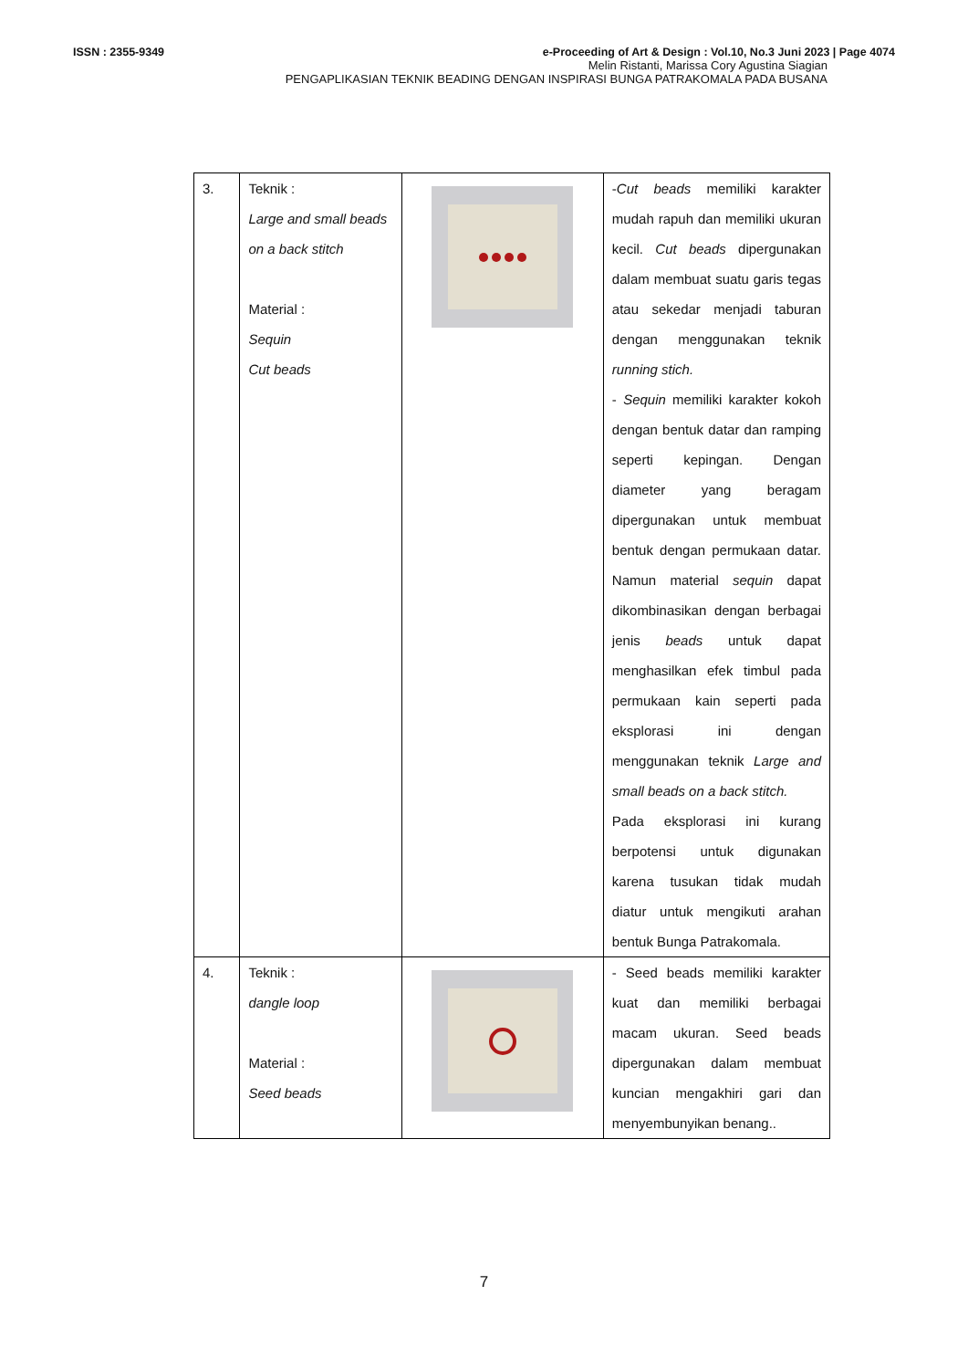ISSN : 2355-9349 e-Proceeding of Art & Design : Vol.10, No.3 Juni 2023 | Page 4074
Melin Ristanti, Marissa Cory Agustina Siagian
PENGAPLIKASIAN TEKNIK BEADING DENGAN INSPIRASI BUNGA PATRAKOMALA PADA BUSANA
| 3. | Teknik : Large and small beads on a back stitch Material : Sequin Cut beads | | - Cut beads memiliki karakter mudah rapuh dan memiliki ukuran kecil. Cut beads dipergunakan dalam membuat suatu garis tegas atau sekedar menjadi taburan dengan menggunakan teknik running stich. - Sequin memiliki karakter kokoh dengan bentuk datar dan ramping seperti kepingan. Dengan diameter yang beragam dipergunakan untuk membuat bentuk dengan permukaan datar. Namun material sequin dapat dikombinasikan dengan berbagai jenis beads untuk dapat menghasilkan efek timbul pada permukaan kain seperti pada eksplorasi ini dengan menggunakan teknik Large and small beads on a back stitch. Pada eksplorasi ini kurang berpotensi untuk digunakan karena tusukan tidak mudah diatur untuk mengikuti arahan bentuk Bunga Patrakomala. |
| 4. | Teknik : dangle loop Material : Seed beads | | - Seed beads memiliki karakter kuat dan memiliki berbagai macam ukuran. Seed beads dipergunakan dalam membuat kuncian mengakhiri gari dan menyembunyikan benang.. |
7